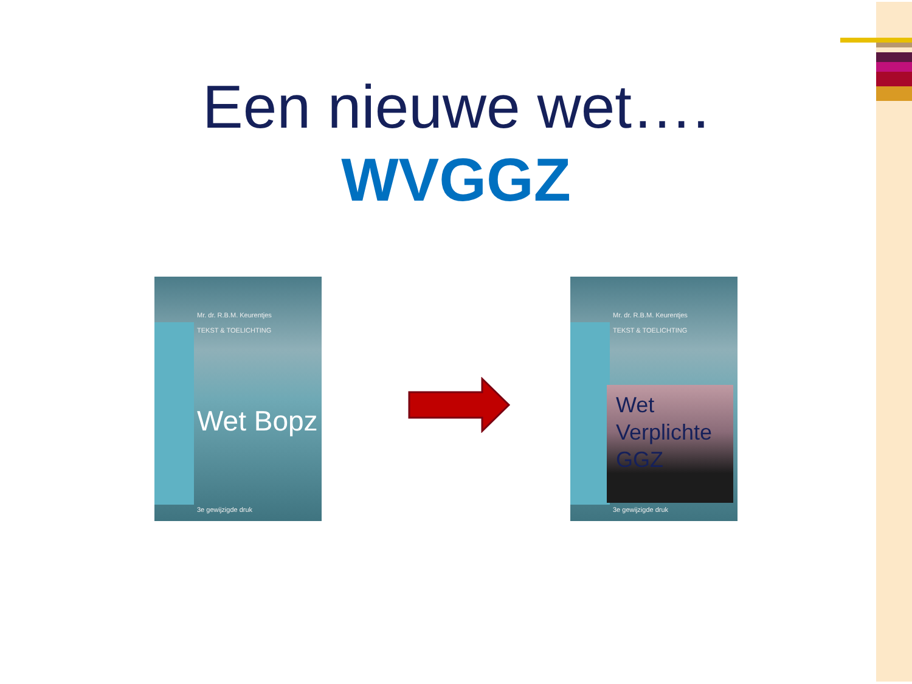Een nieuwe wet….
WVGGZ
Mr. dr. R.B.M. Keurentjes
TEKST & TOELICHTING
Wet Bopz
3e gewijzigde druk
Mr. dr. R.B.M. Keurentjes
TEKST & TOELICHTING
Wet Verplichte GGZ
3e gewijzigde druk